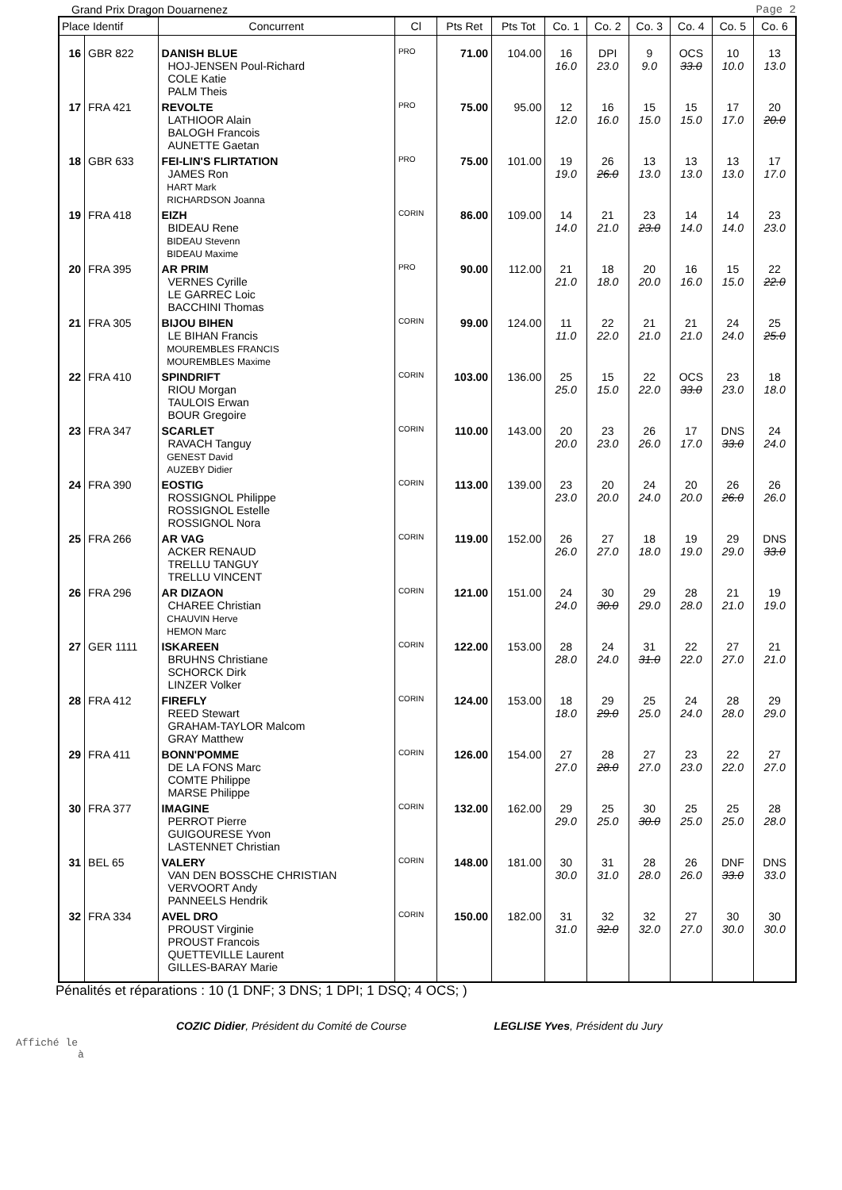Grand Prix Dragon Douarnenez Page 2
| Place Identif | | Concurrent | Cl | Pts Ret | Pts Tot | Co. 1 | Co. 2 | Co. 3 | Co. 4 | Co. 5 | Co. 6 |
| --- | --- | --- | --- | --- | --- | --- | --- | --- | --- | --- | --- |
| 16 | GBR 822 | DANISH BLUE HOJ-JENSEN Poul-Richard COLE Katie PALM Theis | PRO | 71.00 | 104.00 | 16 16.0 | DPI 23.0 | 9 9.0 | OCS 33.0 | 10 10.0 | 13 13.0 |
| 17 | FRA 421 | REVOLTE LATHIOOR Alain BALOGH Francois AUNETTE Gaetan | PRO | 75.00 | 95.00 | 12 12.0 | 16 16.0 | 15 15.0 | 15 15.0 | 17 17.0 | 20 20.0 |
| 18 | GBR 633 | FEI-LIN'S FLIRTATION JAMES Ron HART Mark RICHARDSON Joanna | PRO | 75.00 | 101.00 | 19 19.0 | 26 26.0 | 13 13.0 | 13 13.0 | 13 13.0 | 17 17.0 |
| 19 | FRA 418 | EIZH BIDEAU Rene BIDEAU Stevenn BIDEAU Maxime | CORIN | 86.00 | 109.00 | 14 14.0 | 21 21.0 | 23 23.0 | 14 14.0 | 14 14.0 | 23 23.0 |
| 20 | FRA 395 | AR PRIM VERNES Cyrille LE GARREC Loic BACCHINI Thomas | PRO | 90.00 | 112.00 | 21 21.0 | 18 18.0 | 20 20.0 | 16 16.0 | 15 15.0 | 22 22.0 |
| 21 | FRA 305 | BIJOU BIHEN LE BIHAN Francis MOUREMBLES FRANCIS MOUREMBLES Maxime | CORIN | 99.00 | 124.00 | 11 11.0 | 22 22.0 | 21 21.0 | 21 21.0 | 24 24.0 | 25 25.0 |
| 22 | FRA 410 | SPINDRIFT RIOU Morgan TAULOIS Erwan BOUR Gregoire | CORIN | 103.00 | 136.00 | 25 25.0 | 15 15.0 | 22 22.0 | OCS 33.0 | 23 23.0 | 18 18.0 |
| 23 | FRA 347 | SCARLET RAVACH Tanguy GENEST David AUZEBY Didier | CORIN | 110.00 | 143.00 | 20 20.0 | 23 23.0 | 26 26.0 | 17 17.0 | DNS 33.0 | 24 24.0 |
| 24 | FRA 390 | EOSTIG ROSSIGNOL Philippe ROSSIGNOL Estelle ROSSIGNOL Nora | CORIN | 113.00 | 139.00 | 23 23.0 | 20 20.0 | 24 24.0 | 20 20.0 | 26 26.0 | 26 26.0 |
| 25 | FRA 266 | AR VAG ACKER RENAUD TRELLU TANGUY TRELLU VINCENT | CORIN | 119.00 | 152.00 | 26 26.0 | 27 27.0 | 18 18.0 | 19 19.0 | 29 29.0 | DNS 33.0 |
| 26 | FRA 296 | AR DIZAON CHAREE Christian CHAUVIN Herve HEMON Marc | CORIN | 121.00 | 151.00 | 24 24.0 | 30 30.0 | 29 29.0 | 28 28.0 | 21 21.0 | 19 19.0 |
| 27 | GER 1111 | ISKAREEN BRUHNS Christiane SCHORCK Dirk LINZER Volker | CORIN | 122.00 | 153.00 | 28 28.0 | 24 24.0 | 31 31.0 | 22 22.0 | 27 27.0 | 21 21.0 |
| 28 | FRA 412 | FIREFLY REED Stewart GRAHAM-TAYLOR Malcom GRAY Matthew | CORIN | 124.00 | 153.00 | 18 18.0 | 29 29.0 | 25 25.0 | 24 24.0 | 28 28.0 | 29 29.0 |
| 29 | FRA 411 | BONN'POMME DE LA FONS Marc COMTE Philippe MARSE Philippe | CORIN | 126.00 | 154.00 | 27 27.0 | 28 28.0 | 27 27.0 | 23 23.0 | 22 22.0 | 27 27.0 |
| 30 | FRA 377 | IMAGINE PERROT Pierre GUIGOURESE Yvon LASTENNET Christian | CORIN | 132.00 | 162.00 | 29 29.0 | 25 25.0 | 30 30.0 | 25 25.0 | 25 25.0 | 28 28.0 |
| 31 | BEL 65 | VALERY VAN DEN BOSSCHE CHRISTIAN VERVOORT Andy PANNEELS Hendrik | CORIN | 148.00 | 181.00 | 30 30.0 | 31 31.0 | 28 28.0 | 26 26.0 | DNF 33.0 | DNS 33.0 |
| 32 | FRA 334 | AVEL DRO PROUST Virginie PROUST Francois QUETTEVILLE Laurent GILLES-BARAY Marie | CORIN | 150.00 | 182.00 | 31 31.0 | 32 32.0 | 32 32.0 | 27 27.0 | 30 30.0 | 30 30.0 |
Pénalités et réparations : 10 (1 DNF; 3 DNS; 1 DPI; 1 DSQ; 4 OCS; )
COZIC Didier, Président du Comité de Course LEGLISE Yves, Président du Jury
Affiché le
à